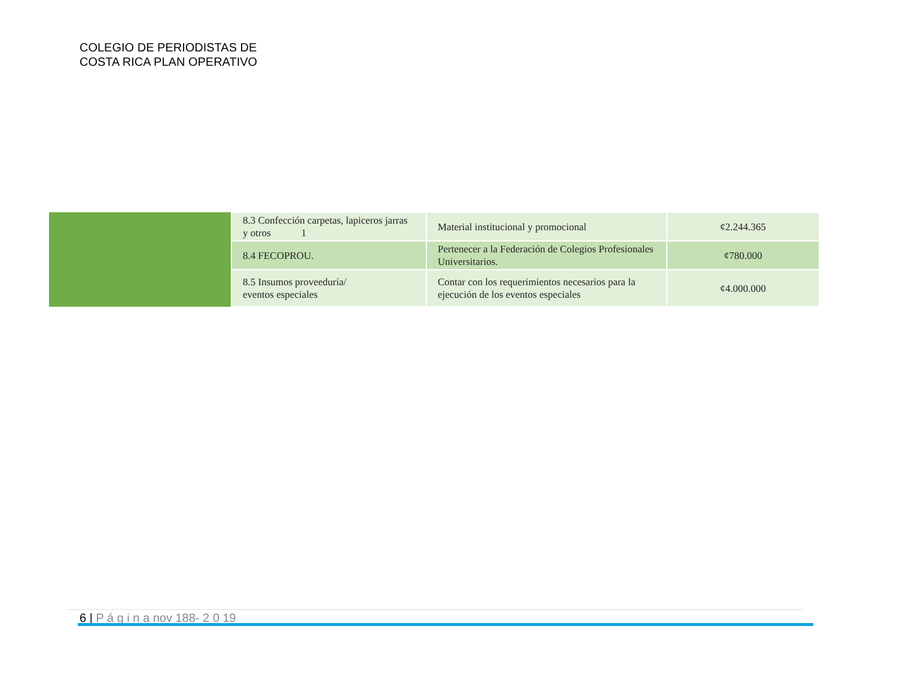COLEGIO DE PERIODISTAS DE
COSTA RICA PLAN OPERATIVO
| | 8.3 Confección carpetas, lapiceros jarras y otros 1 | Material institucional y promocional | ¢2.244.365 |
| | 8.4 FECOPROU. | Pertenecer a la Federación de Colegios Profesionales Universitarios. | ¢780.000 |
| | 8.5 Insumos proveeduría/ eventos especiales | Contar con los requerimientos necesarios para la ejecución de los eventos especiales | ¢4.000.000 |
6 | P á g i n a nov 188- 2 0 19